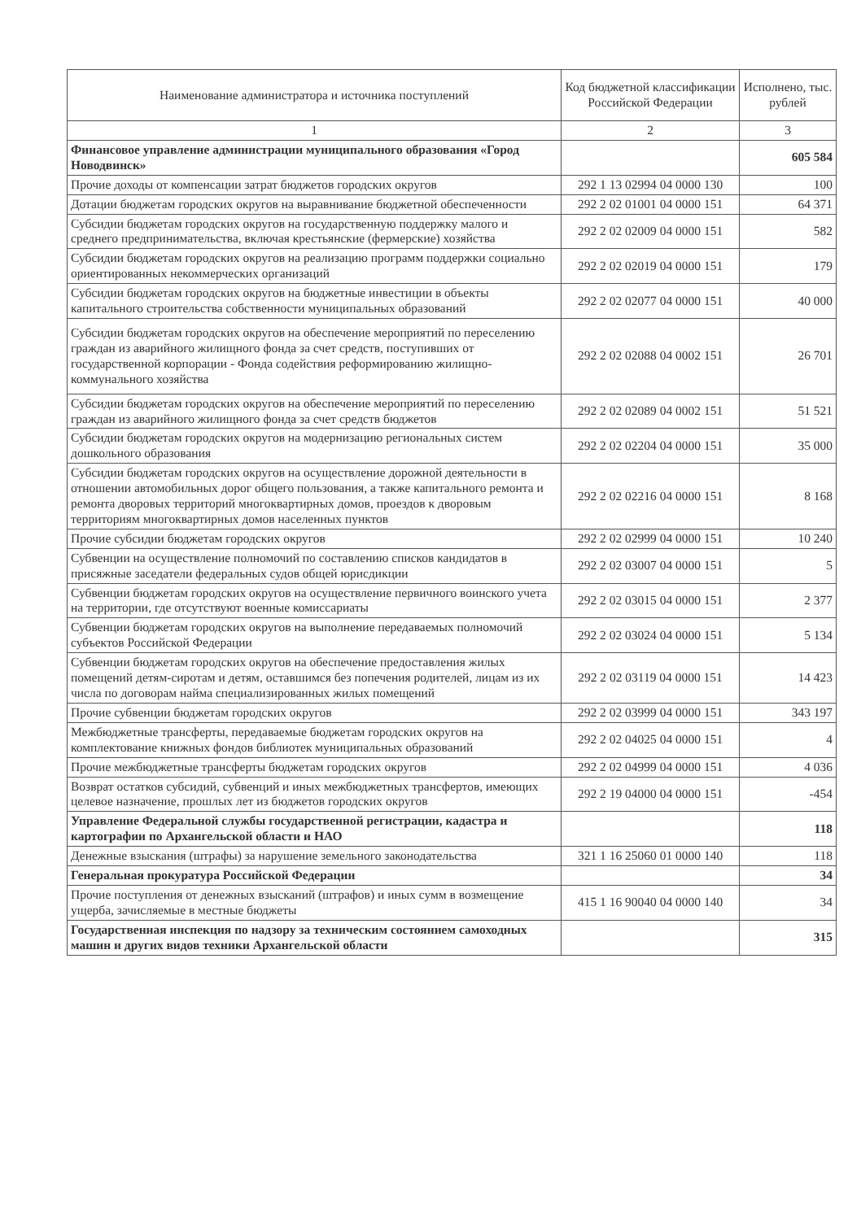| Наименование администратора и источника поступлений | Код бюджетной классификации Российской Федерации | Исполнено, тыс. рублей |
| --- | --- | --- |
| 1 | 2 | 3 |
| Финансовое управление администрации муниципального образования «Город Новодвинск» | | 605 584 |
| Прочие доходы от компенсации затрат бюджетов городских округов | 292 1 13 02994 04 0000 130 | 100 |
| Дотации бюджетам городских округов на выравнивание бюджетной обеспеченности | 292 2 02 01001 04 0000 151 | 64 371 |
| Субсидии бюджетам городских округов на государственную поддержку малого и среднего предпринимательства, включая крестьянские (фермерские) хозяйства | 292 2 02 02009 04 0000 151 | 582 |
| Субсидии бюджетам городских округов на реализацию программ поддержки социально ориентированных некоммерческих организаций | 292 2 02 02019 04 0000 151 | 179 |
| Субсидии бюджетам городских округов на бюджетные инвестиции в объекты капитального строительства собственности муниципальных образований | 292 2 02 02077 04 0000 151 | 40 000 |
| Субсидии бюджетам городских округов на обеспечение мероприятий по переселению граждан из аварийного жилищного фонда за счет средств, поступивших от государственной корпорации - Фонда содействия реформированию жилищно-коммунального хозяйства | 292 2 02 02088 04 0002 151 | 26 701 |
| Субсидии бюджетам городских округов на обеспечение мероприятий по переселению граждан из аварийного жилищного фонда за счет средств бюджетов | 292 2 02 02089 04 0002 151 | 51 521 |
| Субсидии бюджетам городских округов на модернизацию региональных систем дошкольного образования | 292 2 02 02204 04 0000 151 | 35 000 |
| Субсидии бюджетам городских округов на осуществление дорожной деятельности в отношении автомобильных дорог общего пользования, а также капитального ремонта и ремонта дворовых территорий многоквартирных домов, проездов к дворовым территориям многоквартирных домов населенных пунктов | 292 2 02 02216 04 0000 151 | 8 168 |
| Прочие субсидии бюджетам городских округов | 292 2 02 02999 04 0000 151 | 10 240 |
| Субвенции на осуществление полномочий по составлению списков кандидатов в присяжные заседатели федеральных судов общей юрисдикции | 292 2 02 03007 04 0000 151 | 5 |
| Субвенции бюджетам городских округов на осуществление первичного воинского учета на территории, где отсутствуют военные комиссариаты | 292 2 02 03015 04 0000 151 | 2 377 |
| Субвенции бюджетам городских округов на выполнение передаваемых полномочий субъектов Российской Федерации | 292 2 02 03024 04 0000 151 | 5 134 |
| Субвенции бюджетам городских округов на обеспечение предоставления жилых помещений детям-сиротам и детям, оставшимся без попечения родителей, лицам из их числа по договорам найма специализированных жилых помещений | 292 2 02 03119 04 0000 151 | 14 423 |
| Прочие субвенции бюджетам городских округов | 292 2 02 03999 04 0000 151 | 343 197 |
| Межбюджетные трансферты, передаваемые бюджетам городских округов на комплектование книжных фондов библиотек муниципальных образований | 292 2 02 04025 04 0000 151 | 4 |
| Прочие межбюджетные трансферты бюджетам городских округов | 292 2 02 04999 04 0000 151 | 4 036 |
| Возврат остатков субсидий, субвенций и иных межбюджетных трансфертов, имеющих целевое назначение, прошлых лет из бюджетов городских округов | 292 2 19 04000 04 0000 151 | -454 |
| Управление Федеральной службы государственной регистрации, кадастра и картографии по Архангельской области и НАО | | 118 |
| Денежные взыскания (штрафы) за нарушение земельного законодательства | 321 1 16 25060 01 0000 140 | 118 |
| Генеральная прокуратура Российской Федерации | | 34 |
| Прочие поступления от денежных взысканий (штрафов) и иных сумм в возмещение ущерба, зачисляемые в местные бюджеты | 415 1 16 90040 04 0000 140 | 34 |
| Государственная инспекция по надзору за техническим состоянием самоходных машин и других видов техники Архангельской области | | 315 |